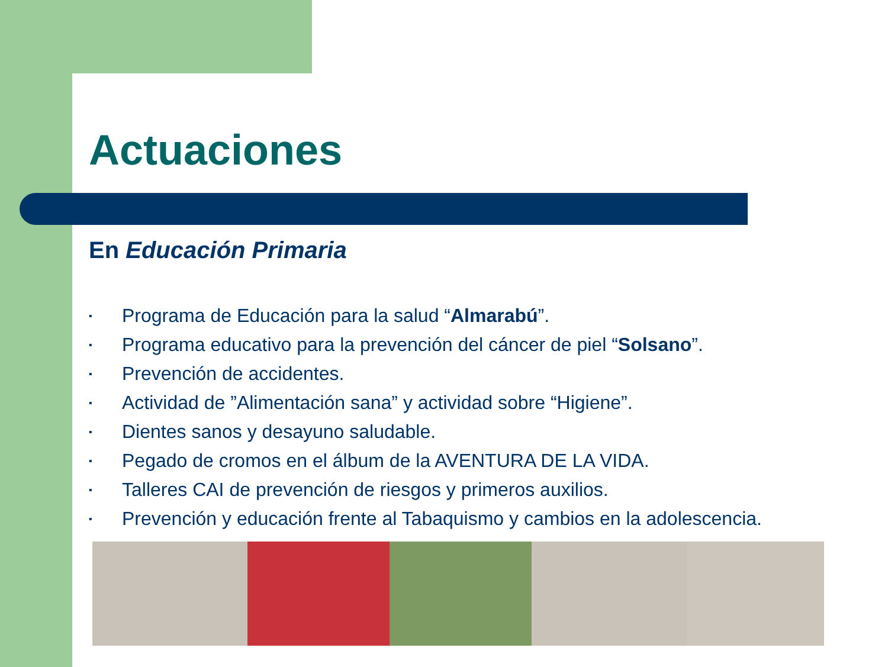Actuaciones
En Educación Primaria
▪ Programa de Educación para la salud “Almarabú”.
▪ Programa educativo para la prevención del cáncer de piel “Solsano”.
▪ Prevención de accidentes.
▪ Actividad de ”Alimentación sana” y actividad sobre “Higiene”.
▪ Dientes sanos y desayuno saludable.
▪ Pegado de cromos en el álbum de la AVENTURA DE LA VIDA.
▪ Talleres CAI de prevención de riesgos y primeros auxilios.
▪ Prevención y educación frente al Tabaquismo y cambios en la adolescencia.